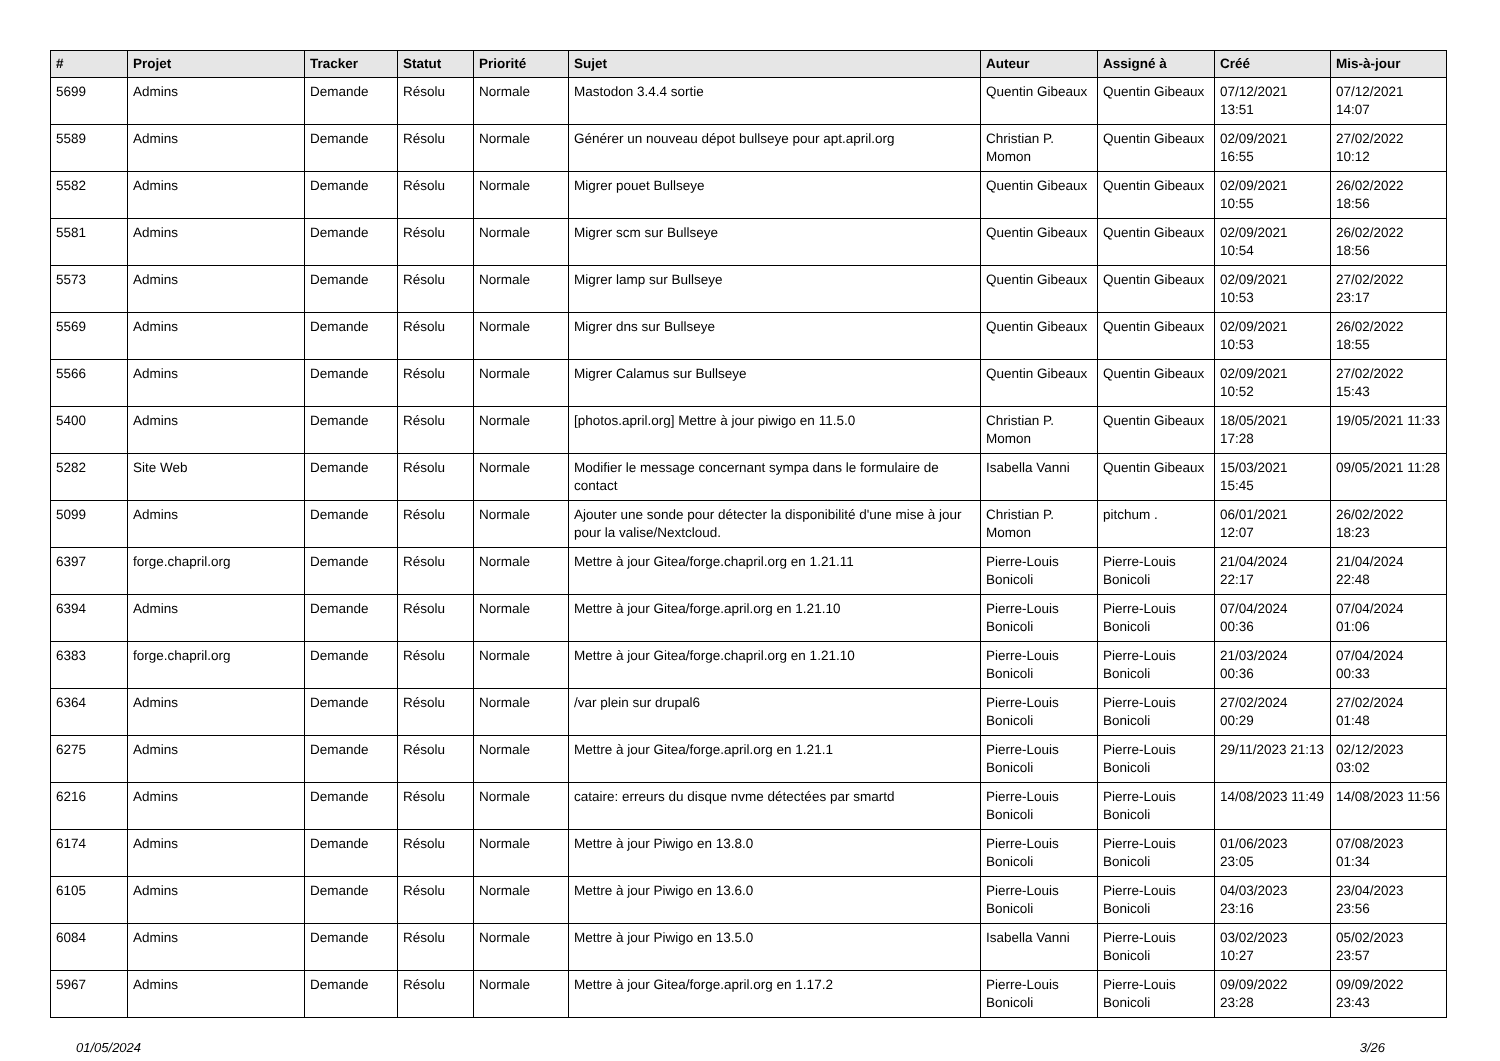| # | Projet | Tracker | Statut | Priorité | Sujet | Auteur | Assigné à | Créé | Mis-à-jour |
| --- | --- | --- | --- | --- | --- | --- | --- | --- | --- |
| 5699 | Admins | Demande | Résolu | Normale | Mastodon 3.4.4 sortie | Quentin Gibeaux | Quentin Gibeaux | 07/12/2021 13:51 | 07/12/2021 14:07 |
| 5589 | Admins | Demande | Résolu | Normale | Générer un nouveau dépot bullseye pour apt.april.org | Christian P. Momon | Quentin Gibeaux | 02/09/2021 16:55 | 27/02/2022 10:12 |
| 5582 | Admins | Demande | Résolu | Normale | Migrer pouet Bullseye | Quentin Gibeaux | Quentin Gibeaux | 02/09/2021 10:55 | 26/02/2022 18:56 |
| 5581 | Admins | Demande | Résolu | Normale | Migrer scm sur Bullseye | Quentin Gibeaux | Quentin Gibeaux | 02/09/2021 10:54 | 26/02/2022 18:56 |
| 5573 | Admins | Demande | Résolu | Normale | Migrer lamp sur Bullseye | Quentin Gibeaux | Quentin Gibeaux | 02/09/2021 10:53 | 27/02/2022 23:17 |
| 5569 | Admins | Demande | Résolu | Normale | Migrer dns sur Bullseye | Quentin Gibeaux | Quentin Gibeaux | 02/09/2021 10:53 | 26/02/2022 18:55 |
| 5566 | Admins | Demande | Résolu | Normale | Migrer Calamus sur Bullseye | Quentin Gibeaux | Quentin Gibeaux | 02/09/2021 10:52 | 27/02/2022 15:43 |
| 5400 | Admins | Demande | Résolu | Normale | [photos.april.org] Mettre à jour piwigo en 11.5.0 | Christian P. Momon | Quentin Gibeaux | 18/05/2021 17:28 | 19/05/2021 11:33 |
| 5282 | Site Web | Demande | Résolu | Normale | Modifier le message concernant sympa dans le formulaire de contact | Isabella Vanni | Quentin Gibeaux | 15/03/2021 15:45 | 09/05/2021 11:28 |
| 5099 | Admins | Demande | Résolu | Normale | Ajouter une sonde pour détecter la disponibilité d'une mise à jour pour la valise/Nextcloud. | Christian P. Momon | pitchum . | 06/01/2021 12:07 | 26/02/2022 18:23 |
| 6397 | forge.chapril.org | Demande | Résolu | Normale | Mettre à jour Gitea/forge.chapril.org en 1.21.11 | Pierre-Louis Bonicoli | Pierre-Louis Bonicoli | 21/04/2024 22:17 | 21/04/2024 22:48 |
| 6394 | Admins | Demande | Résolu | Normale | Mettre à jour Gitea/forge.april.org en 1.21.10 | Pierre-Louis Bonicoli | Pierre-Louis Bonicoli | 07/04/2024 00:36 | 07/04/2024 01:06 |
| 6383 | forge.chapril.org | Demande | Résolu | Normale | Mettre à jour Gitea/forge.chapril.org en 1.21.10 | Pierre-Louis Bonicoli | Pierre-Louis Bonicoli | 21/03/2024 00:36 | 07/04/2024 00:33 |
| 6364 | Admins | Demande | Résolu | Normale | /var plein sur drupal6 | Pierre-Louis Bonicoli | Pierre-Louis Bonicoli | 27/02/2024 00:29 | 27/02/2024 01:48 |
| 6275 | Admins | Demande | Résolu | Normale | Mettre à jour Gitea/forge.april.org en 1.21.1 | Pierre-Louis Bonicoli | Pierre-Louis Bonicoli | 29/11/2023 21:13 | 02/12/2023 03:02 |
| 6216 | Admins | Demande | Résolu | Normale | cataire: erreurs du disque nvme détectées par smartd | Pierre-Louis Bonicoli | Pierre-Louis Bonicoli | 14/08/2023 11:49 | 14/08/2023 11:56 |
| 6174 | Admins | Demande | Résolu | Normale | Mettre à jour Piwigo en 13.8.0 | Pierre-Louis Bonicoli | Pierre-Louis Bonicoli | 01/06/2023 23:05 | 07/08/2023 01:34 |
| 6105 | Admins | Demande | Résolu | Normale | Mettre à jour Piwigo en 13.6.0 | Pierre-Louis Bonicoli | Pierre-Louis Bonicoli | 04/03/2023 23:16 | 23/04/2023 23:56 |
| 6084 | Admins | Demande | Résolu | Normale | Mettre à jour Piwigo en 13.5.0 | Isabella Vanni | Pierre-Louis Bonicoli | 03/02/2023 10:27 | 05/02/2023 23:57 |
| 5967 | Admins | Demande | Résolu | Normale | Mettre à jour Gitea/forge.april.org en 1.17.2 | Pierre-Louis Bonicoli | Pierre-Louis Bonicoli | 09/09/2022 23:28 | 09/09/2022 23:43 |
01/05/2024 3/26